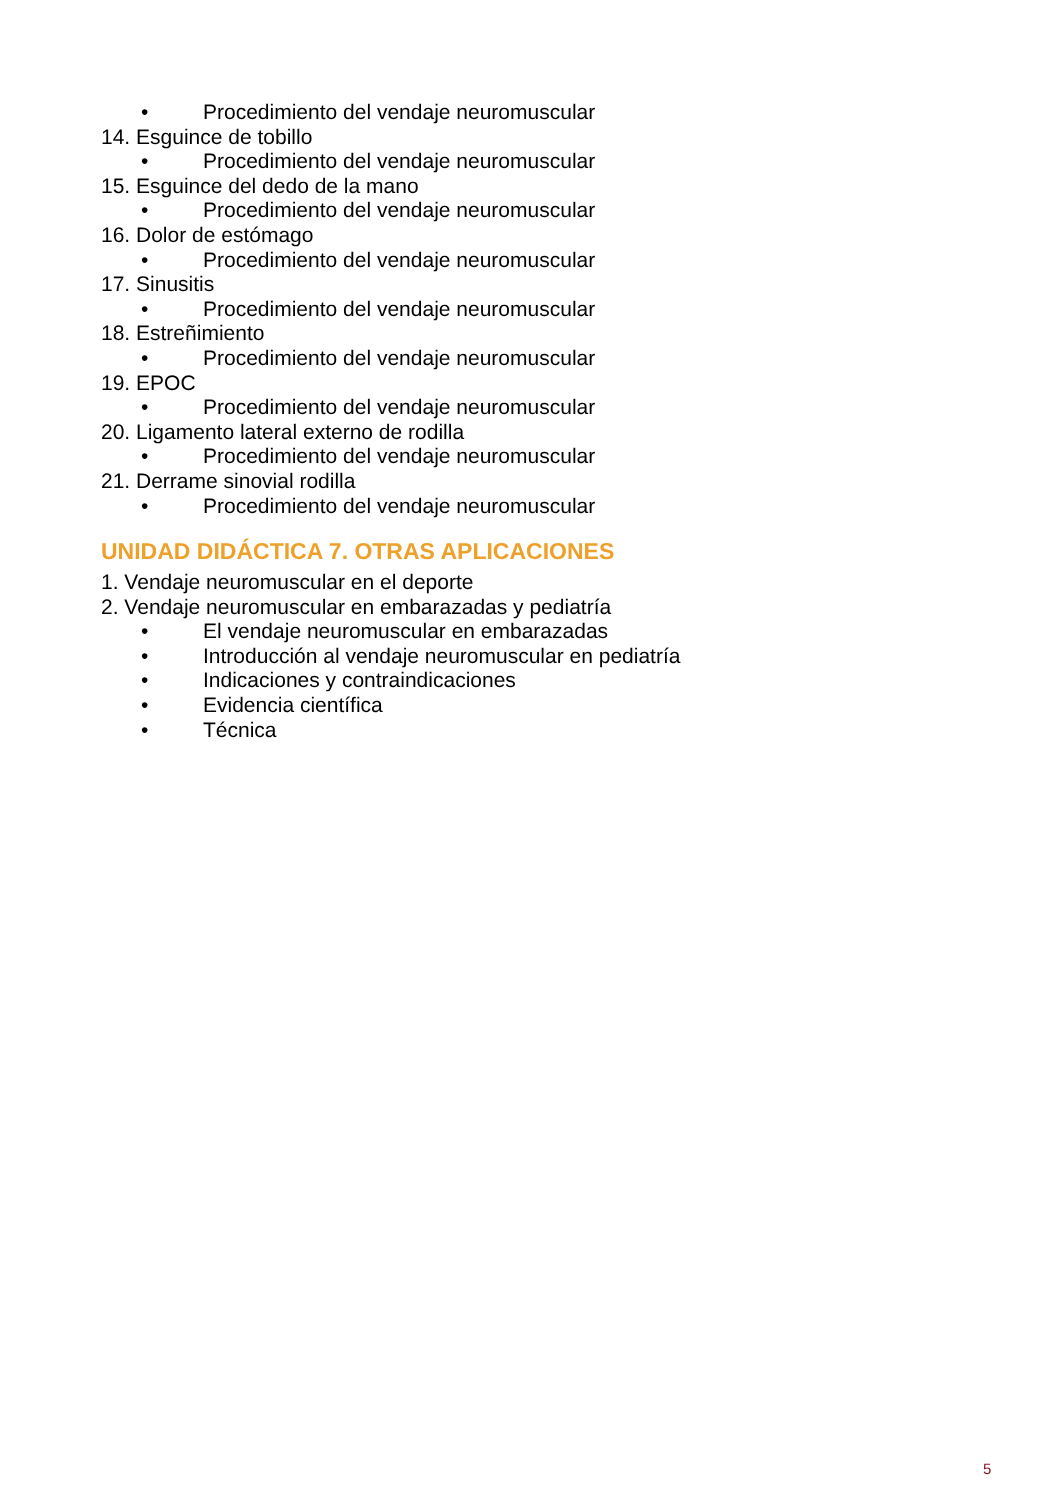• Procedimiento del vendaje neuromuscular
14. Esguince de tobillo
• Procedimiento del vendaje neuromuscular
15. Esguince del dedo de la mano
• Procedimiento del vendaje neuromuscular
16. Dolor de estómago
• Procedimiento del vendaje neuromuscular
17. Sinusitis
• Procedimiento del vendaje neuromuscular
18. Estreñimiento
• Procedimiento del vendaje neuromuscular
19. EPOC
• Procedimiento del vendaje neuromuscular
20. Ligamento lateral externo de rodilla
• Procedimiento del vendaje neuromuscular
21. Derrame sinovial rodilla
• Procedimiento del vendaje neuromuscular
UNIDAD DIDÁCTICA 7. OTRAS APLICACIONES
1. Vendaje neuromuscular en el deporte
2. Vendaje neuromuscular en embarazadas y pediatría
• El vendaje neuromuscular en embarazadas
• Introducción al vendaje neuromuscular en pediatría
• Indicaciones y contraindicaciones
• Evidencia científica
• Técnica
5